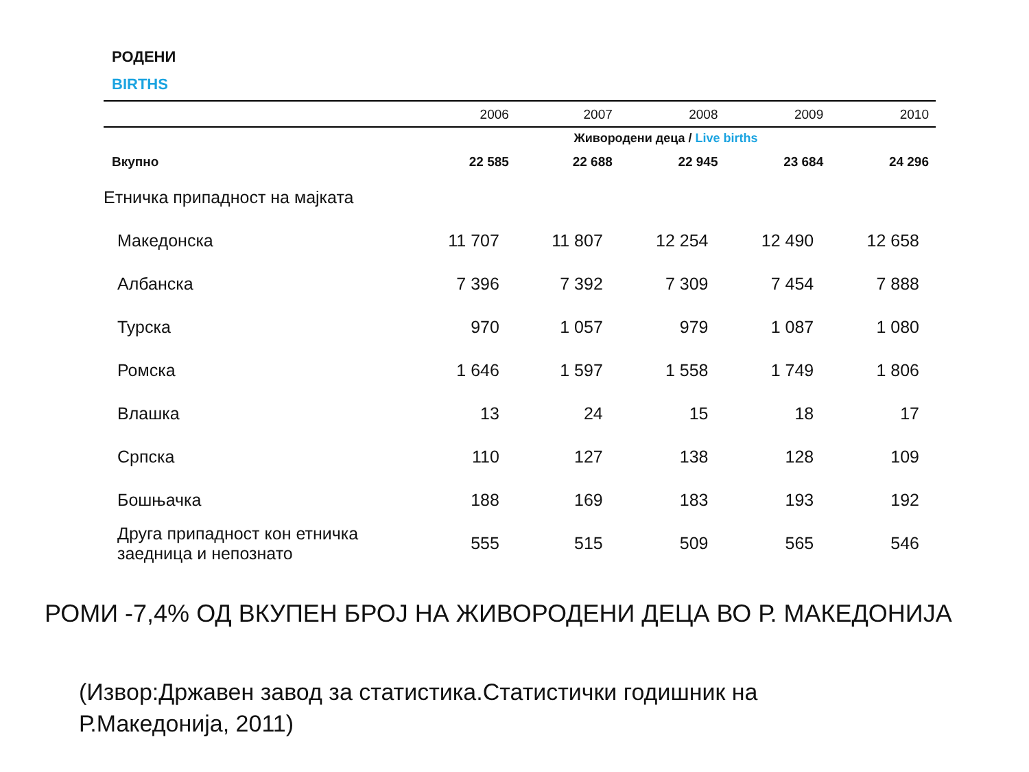РОДЕНИ
BIRTHS
| | 2006 | 2007 | 2008 | 2009 | 2010 |
| --- | --- | --- | --- | --- | --- |
| | Живородени деца / Live births | | | | |
| Вкупно | 22 585 | 22 688 | 22 945 | 23 684 | 24 296 |
| Етничка припадност на мајката | | | | | |
| Македонска | 11 707 | 11 807 | 12 254 | 12 490 | 12 658 |
| Албанска | 7 396 | 7 392 | 7 309 | 7 454 | 7 888 |
| Турска | 970 | 1 057 | 979 | 1 087 | 1 080 |
| Ромска | 1 646 | 1 597 | 1 558 | 1 749 | 1 806 |
| Влашка | 13 | 24 | 15 | 18 | 17 |
| Српска | 110 | 127 | 138 | 128 | 109 |
| Бошњачка | 188 | 169 | 183 | 193 | 192 |
| Друга припадност кон етничка заедница и непознато | 555 | 515 | 509 | 565 | 546 |
РОМИ -7,4% ОД ВКУПЕН БРОЈ НА ЖИВОРОДЕНИ ДЕЦА ВО Р. МАКЕДОНИЈА
(Извор:Државен завод за статистика.Статистички годишник на
Р.Македонија, 2011)